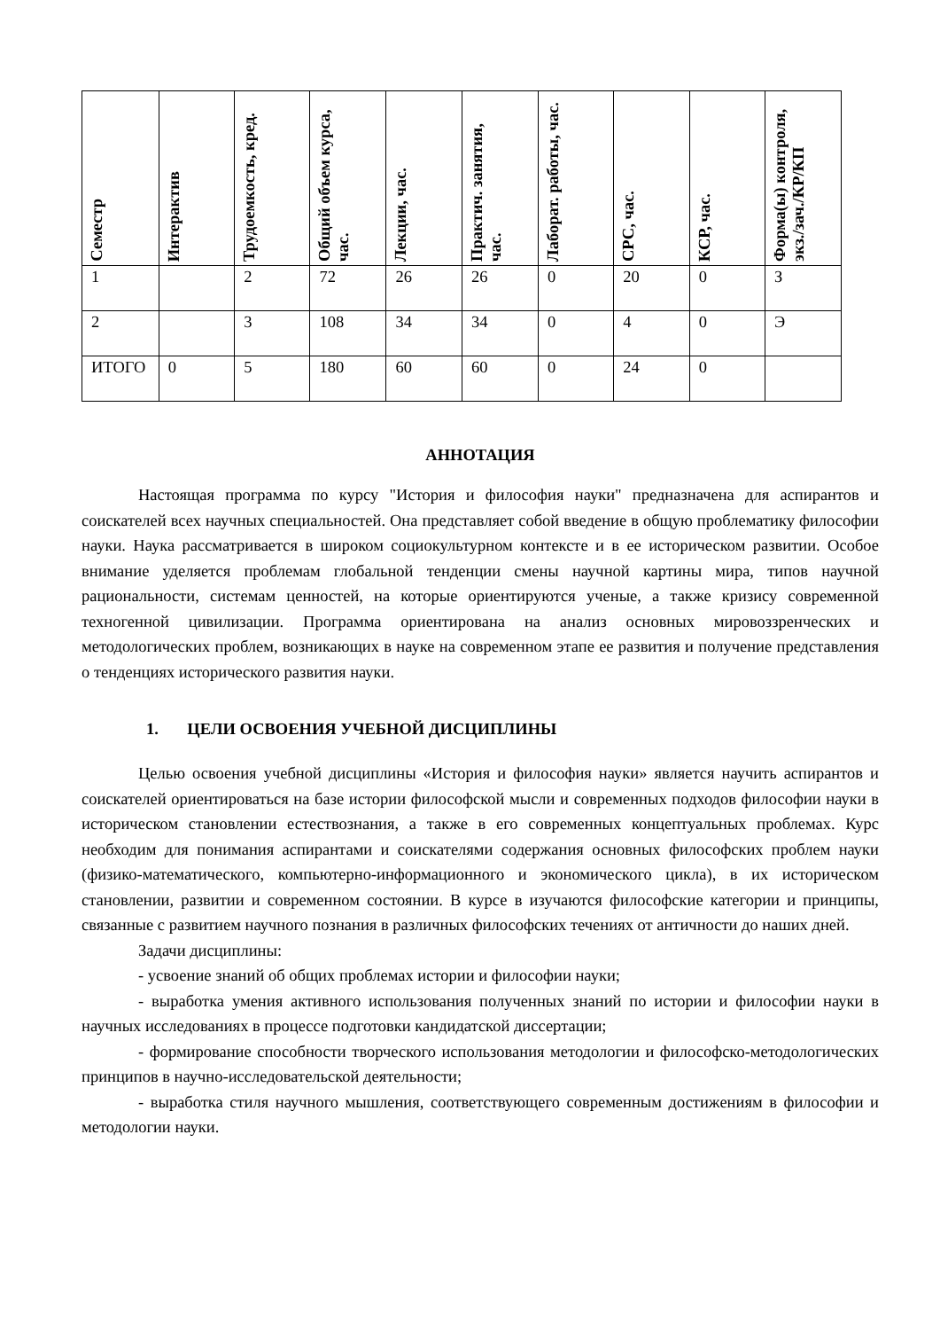| Семестр | Интерактив | Трудоемкость, кред. | Общий объем курса, час. | Лекции, час. | Практич. занятия, час. | Лаборат. работы, час. | СРС, час. | КСР, час. | Форма(ы) контроля, экз./зач./КР/КП |
| --- | --- | --- | --- | --- | --- | --- | --- | --- | --- |
| 1 | | 2 | 72 | 26 | 26 | 0 | 20 | 0 | З |
| 2 | | 3 | 108 | 34 | 34 | 0 | 4 | 0 | Э |
| ИТОГО | 0 | 5 | 180 | 60 | 60 | 0 | 24 | 0 | |
АННОТАЦИЯ
Настоящая программа по курсу "История и философия науки" предназначена для аспирантов и соискателей всех научных специальностей. Она представляет собой введение в общую проблематику философии науки. Наука рассматривается в широком социокультурном контексте и в ее историческом развитии. Особое внимание уделяется проблемам глобальной тенденции смены научной картины мира, типов научной рациональности, системам ценностей, на которые ориентируются ученые, а также кризису современной техногенной цивилизации. Программа ориентирована на анализ основных мировоззренческих и методологических проблем, возникающих в науке на современном этапе ее развития и получение представления о тенденциях исторического развития науки.
1. ЦЕЛИ ОСВОЕНИЯ УЧЕБНОЙ ДИСЦИПЛИНЫ
Целью освоения учебной дисциплины «История и философия науки» является научить аспирантов и соискателей ориентироваться на базе истории философской мысли и современных подходов философии науки в историческом становлении естествознания, а также в его современных концептуальных проблемах. Курс необходим для понимания аспирантами и соискателями содержания основных философских проблем науки (физико-математического, компьютерно-информационного и экономического цикла), в их историческом становлении, развитии и современном состоянии. В курсе в изучаются философские категории и принципы, связанные с развитием научного познания в различных философских течениях от античности до наших дней.
Задачи дисциплины:
- усвоение знаний об общих проблемах истории и философии науки;
- выработка умения активного использования полученных знаний по истории и философии науки в научных исследованиях в процессе подготовки кандидатской диссертации;
- формирование способности творческого использования методологии и философско-методологических принципов в научно-исследовательской деятельности;
- выработка стиля научного мышления, соответствующего современным достижениям в философии и методологии науки.